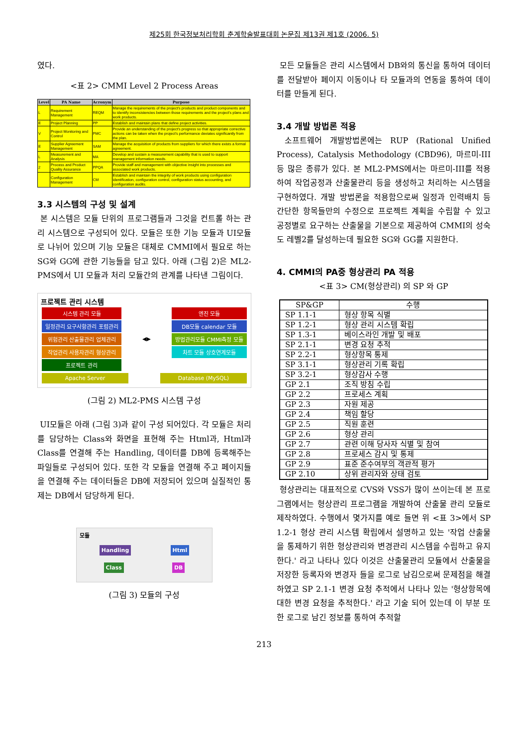제25회 한국정보처리학회 춘계학술발표대회 논문집 제13권 제1호 (2006. 5)
였다.
<표 2> CMMI Level 2 Process Areas
| Level | PA Name | Acronym | Purpose |
| --- | --- | --- | --- |
| L | Requirement Management | REQM | Manage the requirements of the project's products and product components and to identify inconsistencies between those requirements and the project's plans and work products. |
| E | Project Planning | PP | Establish and maintain plans that define project activities. |
| V | Project Monitoring and Control | PMC | Provide an understanding of the project's progress so that appropriate corrective actions can be taken when the project's performance deviates significantly from the plan. |
| E | Supplier Agreement Management | SAM | Manage the acquisition of products from suppliers for which there exists a formal agreement. |
| L | Measurement and Analysis | MA | Develop and sustain a measurement capability that is used to support management information needs. |
| 2 | Process and Product Quality Assurance | PPQA | Provide staff and management with objective insight into processes and associated work products. |
| | Configuration Management | CM | Establish and maintain the integrity of work products using configuration identification, configuration control, configuration status accounting, and configuration audits. |
3.3 시스템의 구성 및 설계
본 시스템은 모듈 단위의 프로그램들과 그것을 컨트롤 하는 관리 시스템으로 구성되어 있다. 모듈은 또한 기능 모듈과 UI모듈로 나뉘어 있으며 기능 모듈은 대체로 CMMI에서 필요로 하는 SG와 GG에 관한 기능들을 담고 있다. 아래 (그림 2)은 ML2-PMS에서 UI 모듈과 처리 모듈간의 관계를 나타낸 그림이다.
프로젝트 관리 시스템
시스템 관리 모듈
일정관리 요구사항관리 포럼관리
위험관리 산출물관리 업체관리
작업관리 사용자관리 형상관리
프로젝트 관리
◀▶
엔진 모듈
DB모듈 calendar 모듈
방법관리모듈 CMMI측정 모듈
차트 모듈 상호연계모듈
Apache Server Database (MySQL)
(그림 2) ML2-PMS 시스템 구성
UI모듈은 아래 (그림 3)과 같이 구성 되어있다. 각 모듈은 처리를 담당하는 Class와 화면을 표현해 주는 Html과, Html과 Class를 연결해 주는 Handling, 데이터를 DB에 등록해주는 파일들로 구성되어 있다. 또한 각 모듈을 연결해 주고 페이지들을 연결해 주는 데이터들은 DB에 저장되어 있으며 실질적인 통제는 DB에서 담당하게 된다.
모듈
Handling Html
Class DB
(그림 3) 모듈의 구성
모든 모듈들은 관리 시스템에서 DB와의 통신을 통하여 데이터를 전달받아 페이지 이동이나 타 모듈과의 연동을 통하여 데이터를 만들게 된다.
3.4 개발 방법론 적용
소프트웨어 개발방법론에는 RUP (Rational Unified Process), Catalysis Methodology (CBD96), 마르미-III 등 많은 종류가 있다. 본 ML2-PMS에서는 마르미-III를 적용하여 작업공정과 산출물관리 등을 생성하고 처리하는 시스템을 구현하였다. 개발 방법론을 적용함으로써 일정과 인력배치 등 간단한 항목들만의 수정으로 프로젝트 계획을 수립할 수 있고 공정별로 요구하는 산출물을 기본으로 제공하여 CMMI의 성숙도 레벨2를 달성하는데 필요한 SG와 GG를 지원한다.
4. CMMI의 PA중 형상관리 PA 적용
<표 3> CM(형상관리) 의 SP 와 GP
| SP&GP | 수행 |
| --- | --- |
| SP 1.1-1 | 형상 항목 식별 |
| SP 1.2-1 | 형상 관리 시스템 확립 |
| SP 1.3-1 | 베이스라인 개발 및 배포 |
| SP 2.1-1 | 변경 요청 추적 |
| SP 2.2-1 | 형상항목 통제 |
| SP 3.1-1 | 형상관리 기록 확립 |
| SP 3.2-1 | 형상감사 수행 |
| GP 2.1 | 조직 방침 수립 |
| GP 2.2 | 프로세스 계획 |
| GP 2.3 | 자원 제공 |
| GP 2.4 | 책임 할당 |
| GP 2.5 | 직원 훈련 |
| GP 2.6 | 형상 관리 |
| GP 2.7 | 관련 이해 당사자 식별 및 참여 |
| GP 2.8 | 프로세스 감시 및 통제 |
| GP 2.9 | 표준 준수여부의 객관적 평가 |
| GP 2.10 | 상위 관리자와 상태 검토 |
형상관리는 대표적으로 CVS와 VSS가 많이 쓰이는데 본 프로그램에서는 형상관리 프로그램을 개발하여 산출물 관리 모듈로 제작하였다. 수행에서 몇가지를 예로 들면 위 <표 3>에서 SP 1.2-1 형상 관리 시스템 확립에서 설명하고 있는 '작업 산출물을 통제하기 위한 형상관리와 변경관리 시스템을 수립하고 유지한다.' 라고 나타나 있다 이것은 산출물관리 모듈에서 산출물을 저장한 등록자와 변경자 들을 로그로 남김으로써 문제점을 해결하였고 SP 2.1-1 변경 요청 추적에서 나타나 있는 '형상항목에 대한 변경 요청을 추적한다.' 라고 기술 되어 있는데 이 부분 또한 로그로 남긴 정보를 통하여 추적할
213